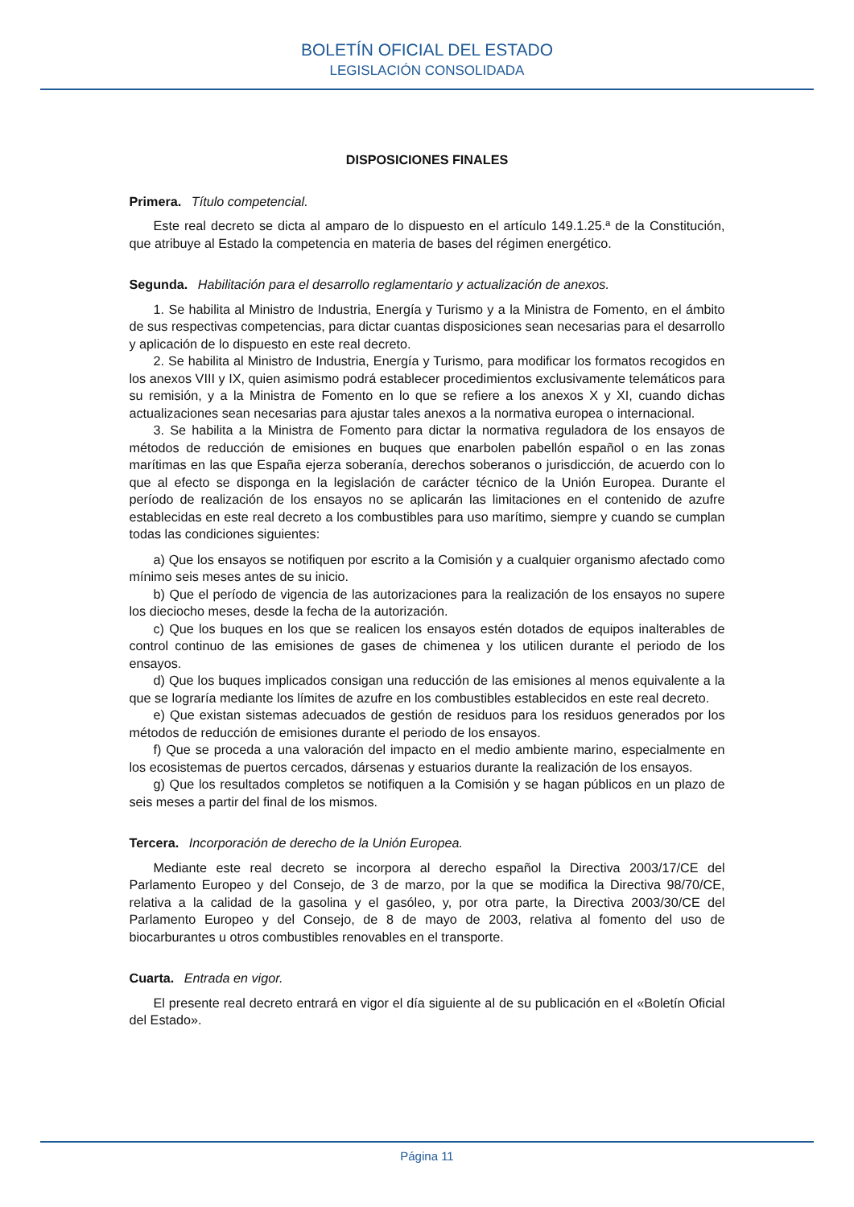BOLETÍN OFICIAL DEL ESTADO
LEGISLACIÓN CONSOLIDADA
DISPOSICIONES FINALES
Primera. Título competencial.
Este real decreto se dicta al amparo de lo dispuesto en el artículo 149.1.25.ª de la Constitución, que atribuye al Estado la competencia en materia de bases del régimen energético.
Segunda. Habilitación para el desarrollo reglamentario y actualización de anexos.
1. Se habilita al Ministro de Industria, Energía y Turismo y a la Ministra de Fomento, en el ámbito de sus respectivas competencias, para dictar cuantas disposiciones sean necesarias para el desarrollo y aplicación de lo dispuesto en este real decreto.
2. Se habilita al Ministro de Industria, Energía y Turismo, para modificar los formatos recogidos en los anexos VIII y IX, quien asimismo podrá establecer procedimientos exclusivamente telemáticos para su remisión, y a la Ministra de Fomento en lo que se refiere a los anexos X y XI, cuando dichas actualizaciones sean necesarias para ajustar tales anexos a la normativa europea o internacional.
3. Se habilita a la Ministra de Fomento para dictar la normativa reguladora de los ensayos de métodos de reducción de emisiones en buques que enarbolen pabellón español o en las zonas marítimas en las que España ejerza soberanía, derechos soberanos o jurisdicción, de acuerdo con lo que al efecto se disponga en la legislación de carácter técnico de la Unión Europea. Durante el período de realización de los ensayos no se aplicarán las limitaciones en el contenido de azufre establecidas en este real decreto a los combustibles para uso marítimo, siempre y cuando se cumplan todas las condiciones siguientes:
a) Que los ensayos se notifiquen por escrito a la Comisión y a cualquier organismo afectado como mínimo seis meses antes de su inicio.
b) Que el período de vigencia de las autorizaciones para la realización de los ensayos no supere los dieciocho meses, desde la fecha de la autorización.
c) Que los buques en los que se realicen los ensayos estén dotados de equipos inalterables de control continuo de las emisiones de gases de chimenea y los utilicen durante el periodo de los ensayos.
d) Que los buques implicados consigan una reducción de las emisiones al menos equivalente a la que se lograría mediante los límites de azufre en los combustibles establecidos en este real decreto.
e) Que existan sistemas adecuados de gestión de residuos para los residuos generados por los métodos de reducción de emisiones durante el periodo de los ensayos.
f) Que se proceda a una valoración del impacto en el medio ambiente marino, especialmente en los ecosistemas de puertos cercados, dársenas y estuarios durante la realización de los ensayos.
g) Que los resultados completos se notifiquen a la Comisión y se hagan públicos en un plazo de seis meses a partir del final de los mismos.
Tercera. Incorporación de derecho de la Unión Europea.
Mediante este real decreto se incorpora al derecho español la Directiva 2003/17/CE del Parlamento Europeo y del Consejo, de 3 de marzo, por la que se modifica la Directiva 98/70/CE, relativa a la calidad de la gasolina y el gasóleo, y, por otra parte, la Directiva 2003/30/CE del Parlamento Europeo y del Consejo, de 8 de mayo de 2003, relativa al fomento del uso de biocarburantes u otros combustibles renovables en el transporte.
Cuarta. Entrada en vigor.
El presente real decreto entrará en vigor el día siguiente al de su publicación en el «Boletín Oficial del Estado».
Página 11